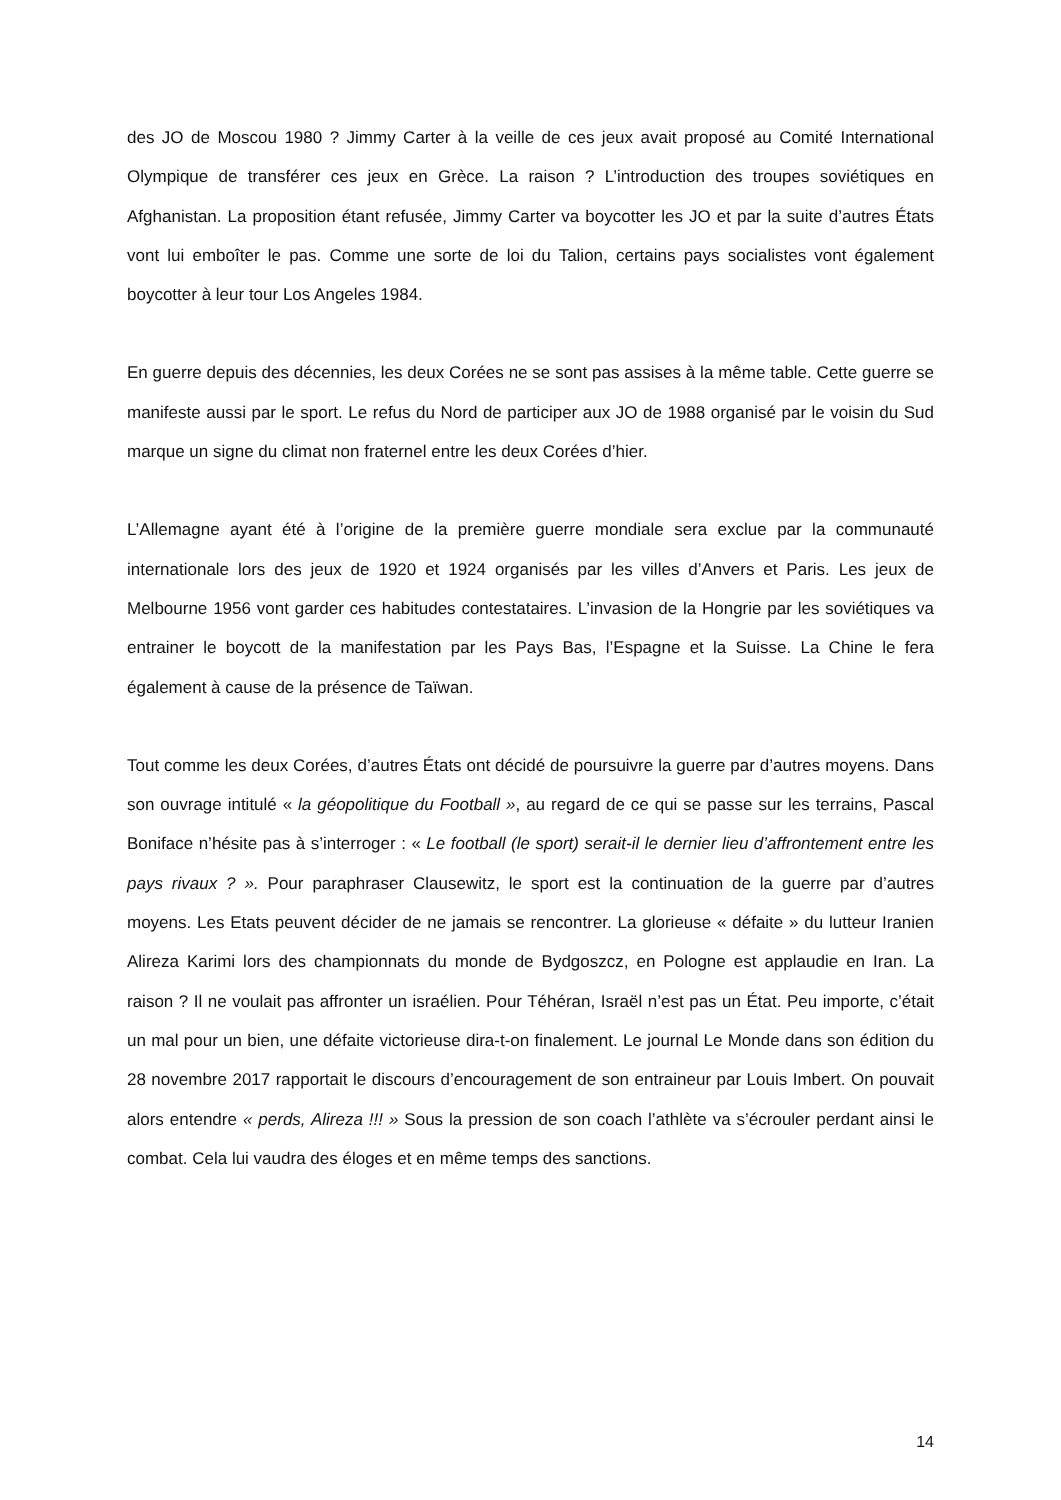des JO de Moscou 1980 ? Jimmy Carter à la veille de ces jeux avait proposé au Comité International Olympique de transférer ces jeux en Grèce. La raison ? L’introduction des troupes soviétiques en Afghanistan. La proposition étant refusée, Jimmy Carter va boycotter les JO et par la suite d’autres États vont lui emboîter le pas. Comme une sorte de loi du Talion, certains pays socialistes vont également boycotter à leur tour Los Angeles 1984.
En guerre depuis des décennies, les deux Corées ne se sont pas assises à la même table. Cette guerre se manifeste aussi par le sport. Le refus du Nord de participer aux JO de 1988 organisé par le voisin du Sud marque un signe du climat non fraternel entre les deux Corées d’hier.
L’Allemagne ayant été à l’origine de la première guerre mondiale sera exclue par la communauté internationale lors des jeux de 1920 et 1924 organisés par les villes d’Anvers et Paris. Les jeux de Melbourne 1956 vont garder ces habitudes contestataires. L’invasion de la Hongrie par les soviétiques va entrainer le boycott de la manifestation par les Pays Bas, l’Espagne et la Suisse. La Chine le fera également à cause de la présence de Taïwan.
Tout comme les deux Corées, d’autres États ont décidé de poursuivre la guerre par d’autres moyens. Dans son ouvrage intitulé « la géopolitique du Football », au regard de ce qui se passe sur les terrains, Pascal Boniface n’hésite pas à s’interroger : « Le football (le sport) serait-il le dernier lieu d’affrontement entre les pays rivaux ? ». Pour paraphraser Clausewitz, le sport est la continuation de la guerre par d’autres moyens. Les Etats peuvent décider de ne jamais se rencontrer. La glorieuse « défaite » du lutteur Iranien Alireza Karimi lors des championnats du monde de Bydgoszcz, en Pologne est applaudie en Iran. La raison ? Il ne voulait pas affronter un israélien. Pour Téhéran, Israël n’est pas un État. Peu importe, c’était un mal pour un bien, une défaite victorieuse dira-t-on finalement. Le journal Le Monde dans son édition du 28 novembre 2017 rapportait le discours d’encouragement de son entraineur par Louis Imbert. On pouvait alors entendre « perds, Alireza !!! » Sous la pression de son coach l’athlète va s’écrouler perdant ainsi le combat. Cela lui vaudra des éloges et en même temps des sanctions.
14